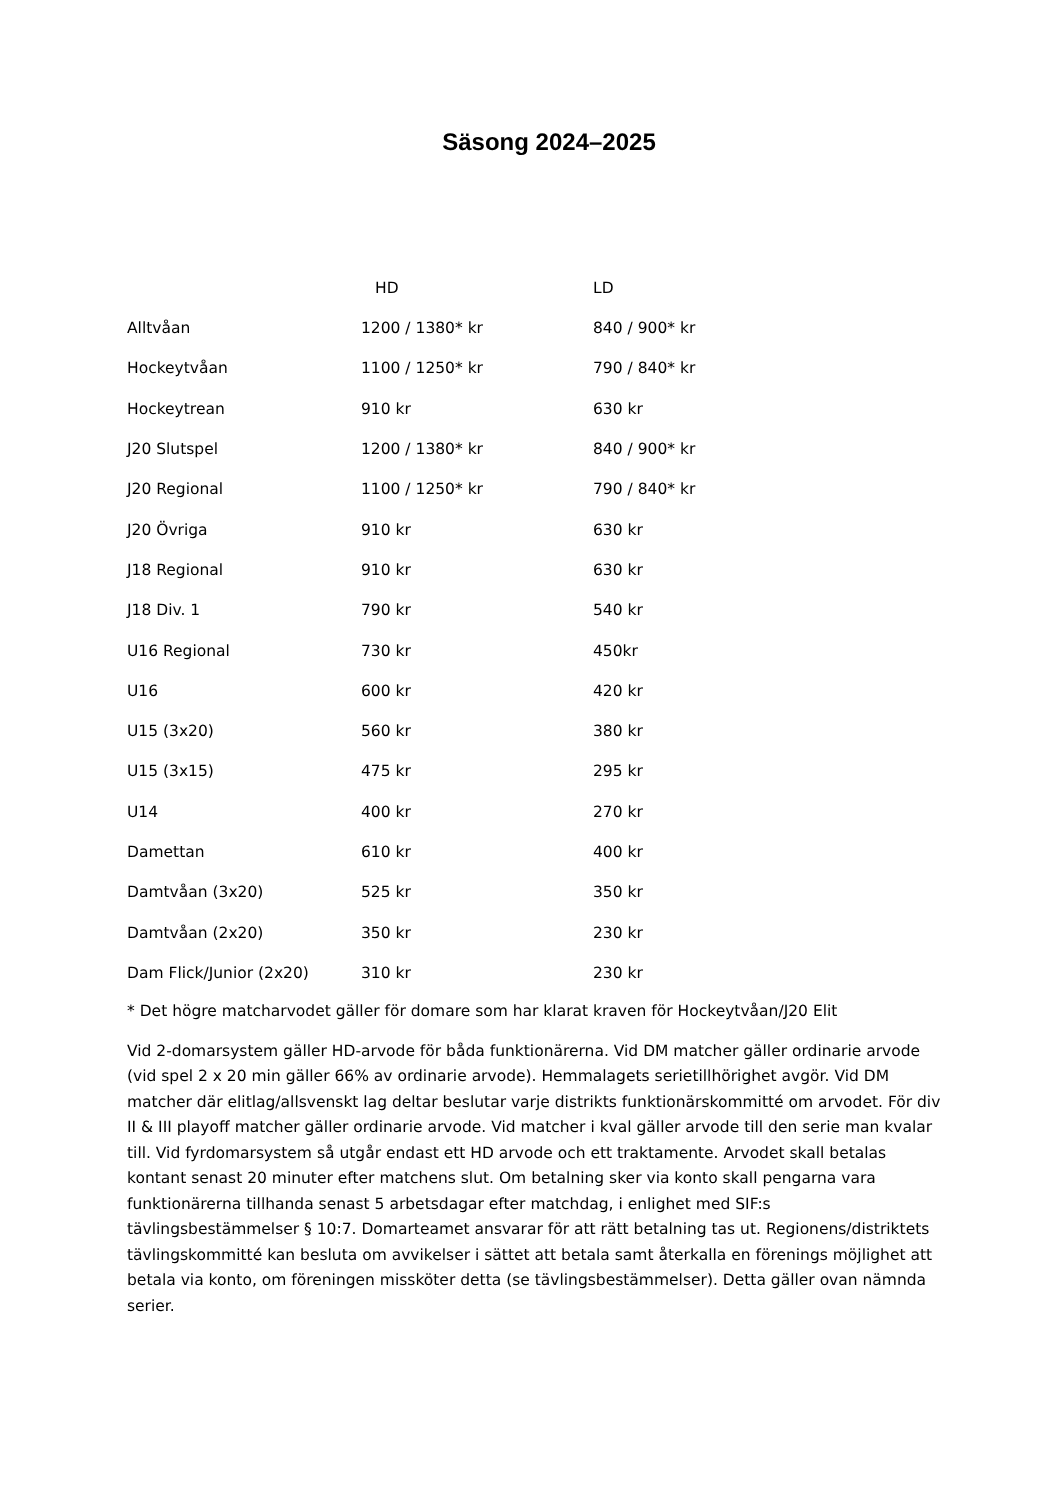Säsong 2024–2025
| | HD | LD |
| --- | --- | --- |
| Alltvåan | 1200 / 1380* kr | 840 / 900* kr |
| Hockeytvåan | 1100 / 1250* kr | 790 / 840* kr |
| Hockeytrean | 910 kr | 630 kr |
| J20 Slutspel | 1200 / 1380* kr | 840 / 900* kr |
| J20 Regional | 1100 / 1250* kr | 790 / 840* kr |
| J20 Övriga | 910 kr | 630 kr |
| J18 Regional | 910 kr | 630 kr |
| J18 Div. 1 | 790 kr | 540 kr |
| U16 Regional | 730 kr | 450kr |
| U16 | 600 kr | 420 kr |
| U15 (3x20) | 560 kr | 380 kr |
| U15 (3x15) | 475 kr | 295 kr |
| U14 | 400 kr | 270 kr |
| Damettan | 610 kr | 400 kr |
| Damtvåan (3x20) | 525 kr | 350 kr |
| Damtvåan (2x20) | 350 kr | 230 kr |
| Dam Flick/Junior (2x20) | 310 kr | 230 kr |
* Det högre matcharvodet gäller för domare som har klarat kraven för Hockeytvåan/J20 Elit
Vid 2-domarsystem gäller HD-arvode för båda funktionärerna. Vid DM matcher gäller ordinarie arvode (vid spel 2 x 20 min gäller 66% av ordinarie arvode). Hemmalagets serietillhörighet avgör. Vid DM matcher där elitlag/allsvenskt lag deltar beslutar varje distrikts funktionärskommitté om arvodet. För div II & III playoff matcher gäller ordinarie arvode. Vid matcher i kval gäller arvode till den serie man kvalar till. Vid fyrdomarsystem så utgår endast ett HD arvode och ett traktamente. Arvodet skall betalas kontant senast 20 minuter efter matchens slut. Om betalning sker via konto skall pengarna vara funktionärerna tillhanda senast 5 arbetsdagar efter matchdag, i enlighet med SIF:s tävlingsbestämmelser § 10:7. Domarteamet ansvarar för att rätt betalning tas ut. Regionens/distriktets tävlingskommitté kan besluta om avvikelser i sättet att betala samt återkalla en förenings möjlighet att betala via konto, om föreningen missköter detta (se tävlingsbestämmelser). Detta gäller ovan nämnda serier.